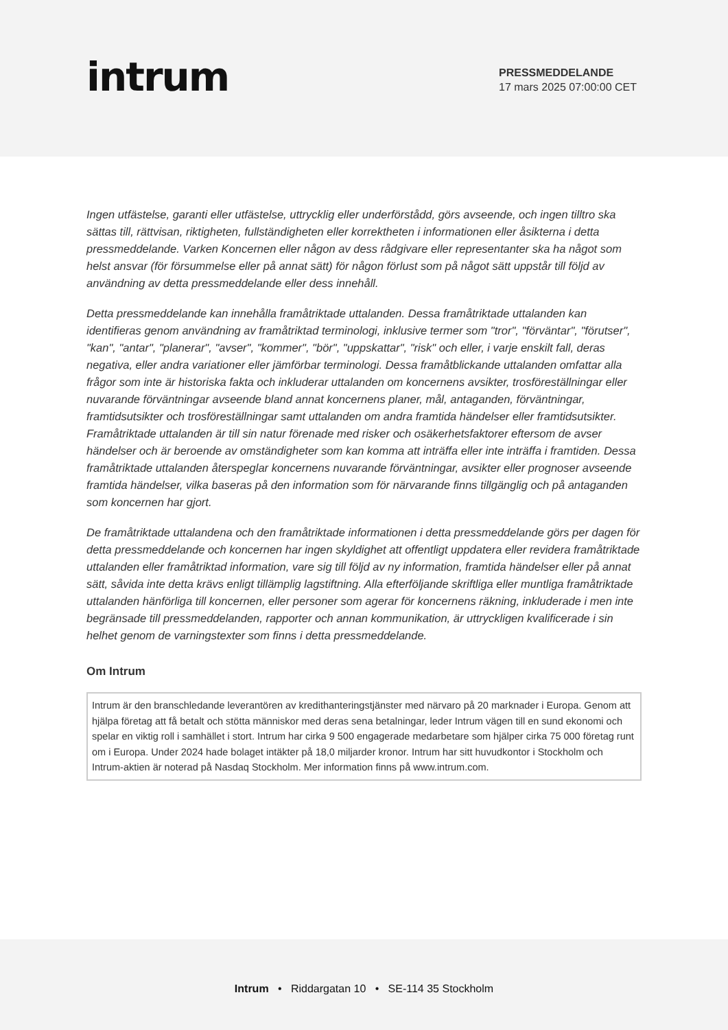intrum
PRESSMEDDELANDE
17 mars 2025 07:00:00 CET
Ingen utfästelse, garanti eller utfästelse, uttrycklig eller underförstådd, görs avseende, och ingen tilltro ska sättas till, rättvisan, riktigheten, fullständigheten eller korrektheten i informationen eller åsikterna i detta pressmeddelande. Varken Koncernen eller någon av dess rådgivare eller representanter ska ha något som helst ansvar (för försummelse eller på annat sätt) för någon förlust som på något sätt uppstår till följd av användning av detta pressmeddelande eller dess innehåll.
Detta pressmeddelande kan innehålla framåtriktade uttalanden. Dessa framåtriktade uttalanden kan identifieras genom användning av framåtriktad terminologi, inklusive termer som "tror", "förväntar", "förutser", "kan", "antar", "planerar", "avser", "kommer", "bör", "uppskattar", "risk" och eller, i varje enskilt fall, deras negativa, eller andra variationer eller jämförbar terminologi. Dessa framåtblickande uttalanden omfattar alla frågor som inte är historiska fakta och inkluderar uttalanden om koncernens avsikter, trosföreställningar eller nuvarande förväntningar avseende bland annat koncernens planer, mål, antaganden, förväntningar, framtidsutsikter och trosföreställningar samt uttalanden om andra framtida händelser eller framtidsutsikter. Framåtriktade uttalanden är till sin natur förenade med risker och osäkerhetsfaktorer eftersom de avser händelser och är beroende av omständigheter som kan komma att inträffa eller inte inträffa i framtiden. Dessa framåtriktade uttalanden återspeglar koncernens nuvarande förväntningar, avsikter eller prognoser avseende framtida händelser, vilka baseras på den information som för närvarande finns tillgänglig och på antaganden som koncernen har gjort.
De framåtriktade uttalandena och den framåtriktade informationen i detta pressmeddelande görs per dagen för detta pressmeddelande och koncernen har ingen skyldighet att offentligt uppdatera eller revidera framåtriktade uttalanden eller framåtriktad information, vare sig till följd av ny information, framtida händelser eller på annat sätt, såvida inte detta krävs enligt tillämplig lagstiftning. Alla efterföljande skriftliga eller muntliga framåtriktade uttalanden hänförliga till koncernen, eller personer som agerar för koncernens räkning, inkluderade i men inte begränsade till pressmeddelanden, rapporter och annan kommunikation, är uttryckligen kvalificerade i sin helhet genom de varningstexter som finns i detta pressmeddelande.
Om Intrum
Intrum är den branschledande leverantören av kredithanteringstjänster med närvaro på 20 marknader i Europa. Genom att hjälpa företag att få betalt och stötta människor med deras sena betalningar, leder Intrum vägen till en sund ekonomi och spelar en viktig roll i samhället i stort. Intrum har cirka 9 500 engagerade medarbetare som hjälper cirka 75 000 företag runt om i Europa. Under 2024 hade bolaget intäkter på 18,0 miljarder kronor. Intrum har sitt huvudkontor i Stockholm och Intrum-aktien är noterad på Nasdaq Stockholm. Mer information finns på www.intrum.com.
Intrum • Riddargatan 10 • SE-114 35 Stockholm